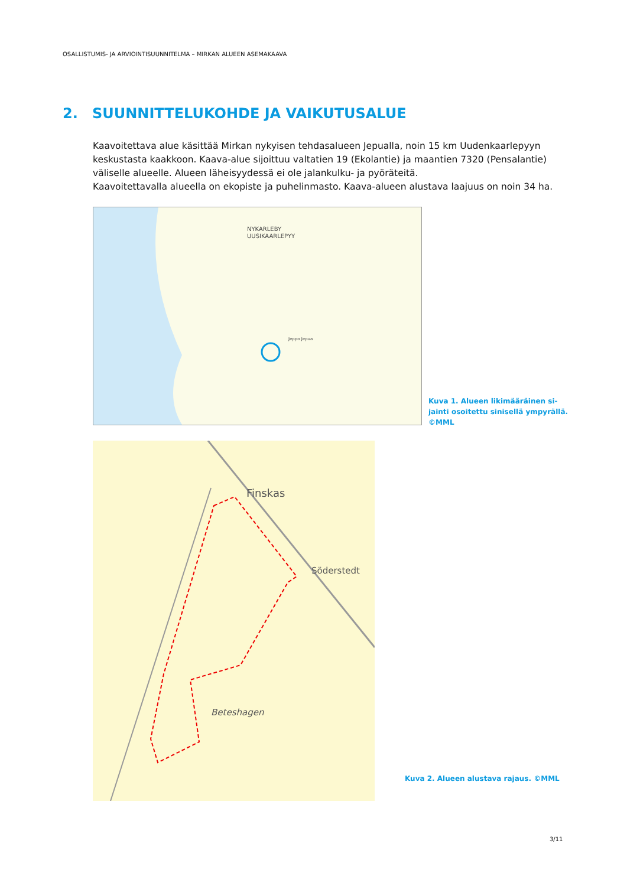OSALLISTUMIS- JA ARVIOINTISUUNNITELMA – MIRKAN ALUEEN ASEMAKAAVA
2. SUUNNITTELUKOHDE JA VAIKUTUSALUE
Kaavoitettava alue käsittää Mirkan nykyisen tehdasalueen Jepualla, noin 15 km Uudenkaarlepyyn keskustasta kaakkoon. Kaava-alue sijoittuu valtatien 19 (Ekolantie) ja maantien 7320 (Pensalantie) väliselle alueelle. Alueen läheisyydessä ei ole jalankulku- ja pyöräteitä.
Kaavoitettavalla alueella on ekopiste ja puhelinmasto. Kaava-alueen alustava laajuus on noin 34 ha.
NYKARLEBY
UUSIKAARLEPYY
Jeppo Jepua
Kuva 1. Alueen likimääräinen si-jainti osoitettu sinisellä ympyrällä. ©MML
Finskas
Söderstedt
Beteshagen
Kuva 2. Alueen alustava rajaus. ©MML
3/11